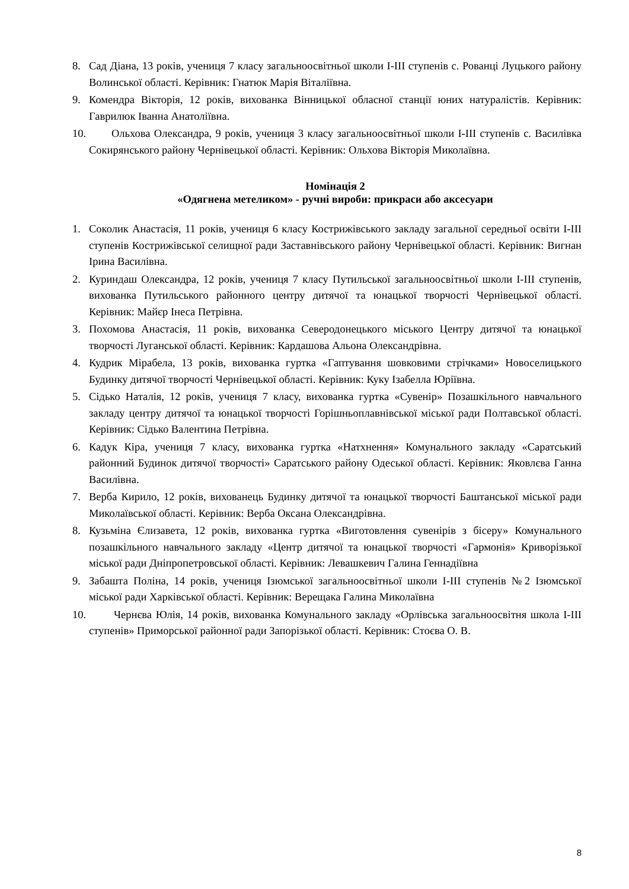8. Сад Діана, 13 років, учениця 7 класу загальноосвітньої школи І-ІІІ ступенів с. Рованці Луцького району Волинської області. Керівник: Гнатюк Марія Віталіївна.
9. Комендра Вікторія, 12 років, вихованка Вінницької обласної станції юних натуралістів. Керівник: Гаврилюк Іванна Анатоліївна.
10. Ольхова Олександра, 9 років, учениця 3 класу загальноосвітньої школи І-ІІІ ступенів с. Василівка Сокирянського району Чернівецької області. Керівник: Ольхова Вікторія Миколаївна.
Номінація 2
«Одягнена метеликом» - ручні вироби: прикраси або аксесуари
1. Соколик Анастасія, 11 років, учениця 6 класу Кострижівського закладу загальної середньої освіти І-ІІІ ступенів Кострижівської селищної ради Заставнівського району Чернівецької області. Керівник: Вигнан Ірина Василівна.
2. Куриндаш Олександра, 12 років, учениця 7 класу Путильської загальноосвітньої школи І-ІІІ ступенів, вихованка Путильського районного центру дитячої та юнацької творчості Чернівецької області. Керівник: Майєр Інеса Петрівна.
3. Похомова Анастасія, 11 років, вихованка Северодонецького міського Центру дитячої та юнацької творчості Луганської області. Керівник: Кардашова Альона Олександрівна.
4. Кудрик Мірабела, 13 років, вихованка гуртка «Гаптування шовковими стрічками» Новоселицького Будинку дитячої творчості Чернівецької області. Керівник: Куку Ізабелла Юріївна.
5. Сідько Наталія, 12 років, учениця 7 класу, вихованка гуртка «Сувенір» Позашкільного навчального закладу центру дитячої та юнацької творчості Горішньоплавнівської міської ради Полтавської області. Керівник: Сідько Валентина Петрівна.
6. Кадук Кіра, учениця 7 класу, вихованка гуртка «Натхнення» Комунального закладу «Саратський районний Будинок дитячої творчості» Саратського району Одеської області. Керівник: Яковлєва Ганна Василівна.
7. Верба Кирило, 12 років, вихованець Будинку дитячої та юнацької творчості Баштанської міської ради Миколаївської області. Керівник: Верба Оксана Олександрівна.
8. Кузьміна Єлизавета, 12 років, вихованка гуртка «Виготовлення сувенірів з бісеру» Комунального позашкільного навчального закладу «Центр дитячої та юнацької творчості «Гармонія» Криворізької міської ради Дніпропетровської області. Керівник: Левашкевич Галина Геннадіївна
9. Забашта Поліна, 14 років, учениця Ізюмської загальноосвітньої школи І-ІІІ ступенів №2 Ізюмської міської ради Харківської області. Керівник: Верещака Галина Миколаївна
10. Чернєва Юлія, 14 років, вихованка Комунального закладу «Орлівська загальноосвітня школа І-ІІІ ступенів» Приморської районної ради Запорізької області. Керівник: Стоєва О. В.
8